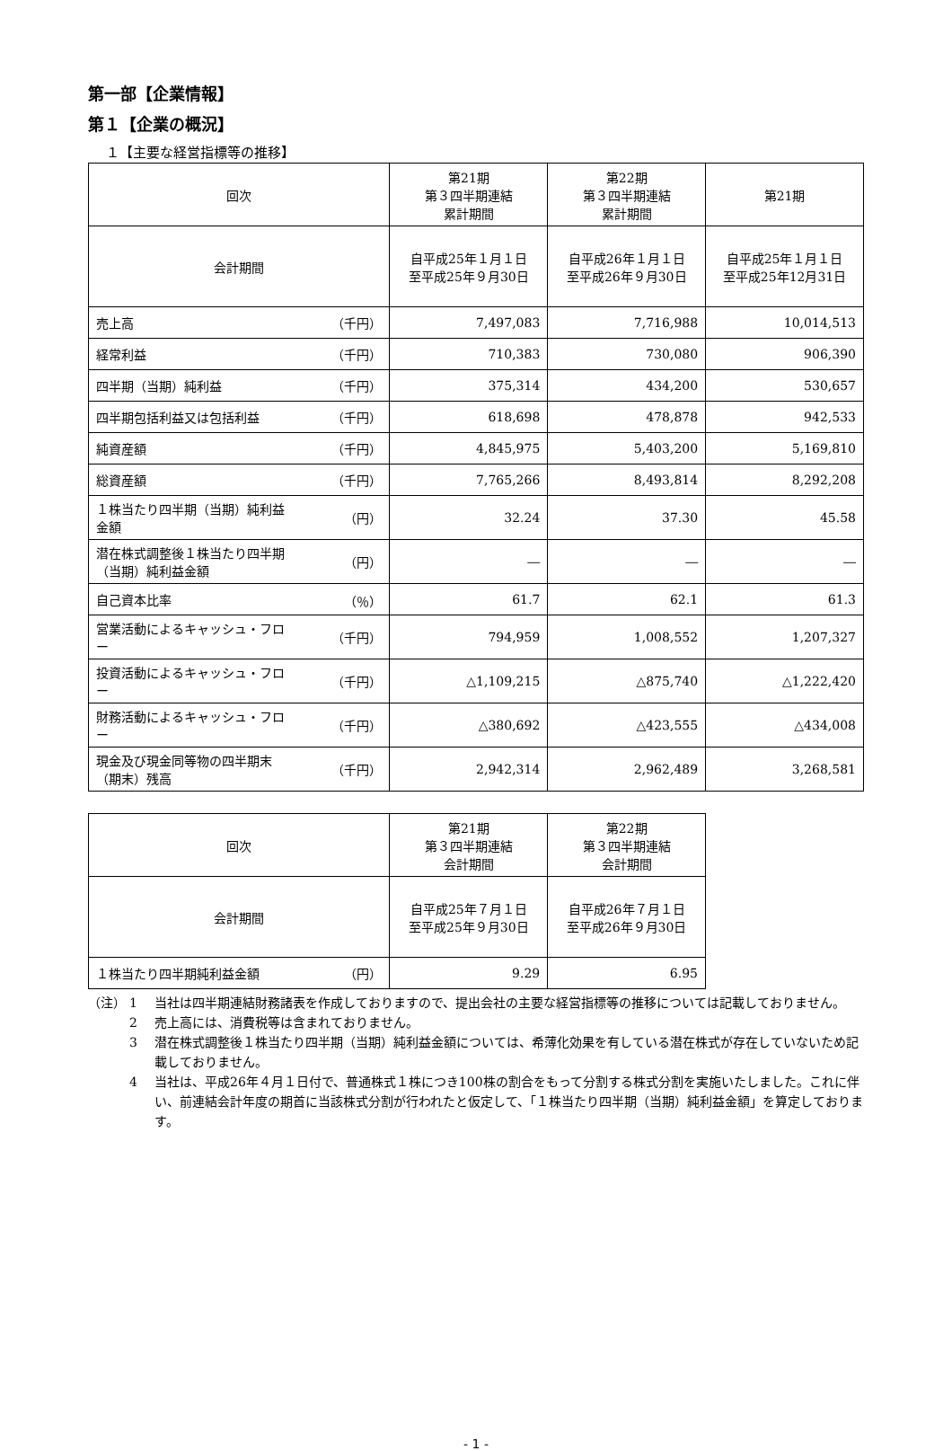第一部【企業情報】
第１【企業の概況】
１【主要な経営指標等の推移】
| 回次 | 第21期 第３四半期連結 累計期間 | 第22期 第３四半期連結 累計期間 | 第21期 |
| 会計期間 | 自平成25年１月１日 至平成25年９月30日 | 自平成26年１月１日 至平成26年９月30日 | 自平成25年１月１日 至平成25年12月31日 |
| 売上高 （千円） | 7,497,083 | 7,716,988 | 10,014,513 |
| 経常利益 （千円） | 710,383 | 730,080 | 906,390 |
| 四半期（当期）純利益 （千円） | 375,314 | 434,200 | 530,657 |
| 四半期包括利益又は包括利益 （千円） | 618,698 | 478,878 | 942,533 |
| 純資産額 （千円） | 4,845,975 | 5,403,200 | 5,169,810 |
| 総資産額 （千円） | 7,765,266 | 8,493,814 | 8,292,208 |
| １株当たり四半期（当期）純利益 金額 （円） | 32.24 | 37.30 | 45.58 |
| 潜在株式調整後１株当たり四半期 （当期）純利益金額 （円） | ― | ― | ― |
| 自己資本比率 （％） | 61.7 | 62.1 | 61.3 |
| 営業活動によるキャッシュ・フロ ー （千円） | 794,959 | 1,008,552 | 1,207,327 |
| 投資活動によるキャッシュ・フロ ー （千円） | △1,109,215 | △875,740 | △1,222,420 |
| 財務活動によるキャッシュ・フロ ー （千円） | △380,692 | △423,555 | △434,008 |
| 現金及び現金同等物の四半期末 （期末）残高 （千円） | 2,942,314 | 2,962,489 | 3,268,581 |
| 回次 | 第21期 第３四半期連結 会計期間 | 第22期 第３四半期連結 会計期間 |
| 会計期間 | 自平成25年７月１日 至平成25年９月30日 | 自平成26年７月１日 至平成26年９月30日 |
| １株当たり四半期純利益金額 （円） | 9.29 | 6.95 |
（注） 1 当社は四半期連結財務諸表を作成しておりますので、提出会社の主要な経営指標等の推移については記載しておりません。
2 売上高には、消費税等は含まれておりません。
3 潜在株式調整後１株当たり四半期（当期）純利益金額については、希薄化効果を有している潜在株式が存在していないため記載しておりません。
4 当社は、平成26年４月１日付で、普通株式１株につき100株の割合をもって分割する株式分割を実施いたしました。これに伴い、前連結会計年度の期首に当該株式分割が行われたと仮定して、「１株当たり四半期（当期）純利益金額」を算定しております。
- 1 -